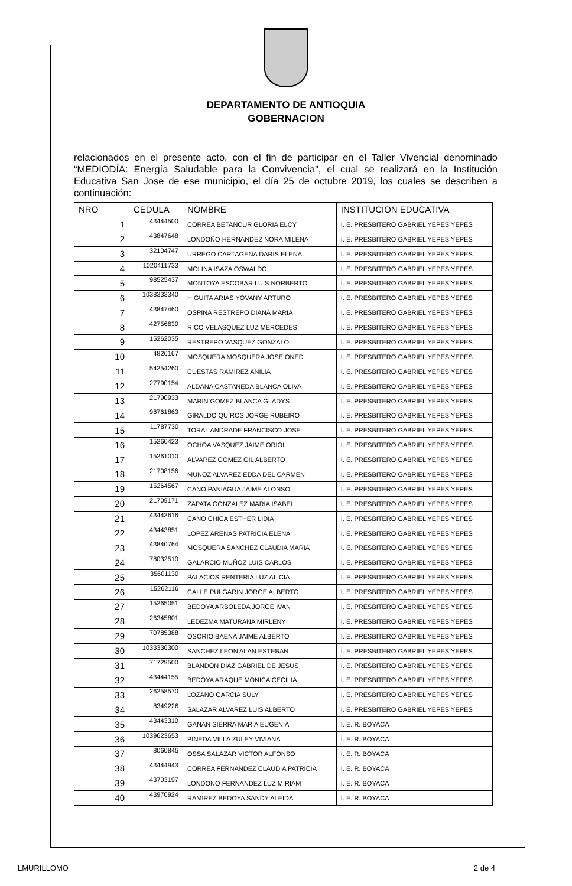DEPARTAMENTO DE ANTIOQUIA
GOBERNACION
relacionados en el presente acto, con el fin de participar en el Taller Vivencial denominado “MEDIODÍA: Energía Saludable para la Convivencia”, el cual se realizará en la Institución Educativa San Jose de ese municipio, el día 25 de octubre 2019, los cuales se describen a continuación:
| NRO | CEDULA | NOMBRE | INSTITUCION EDUCATIVA |
| --- | --- | --- | --- |
| 1 | 43444500 | CORREA BETANCUR GLORIA ELCY | I. E. PRESBITERO GABRIEL YEPES YEPES |
| 2 | 43847648 | LONDOÑO HERNANDEZ NORA MILENA | I. E. PRESBITERO GABRIEL YEPES YEPES |
| 3 | 32104747 | URREGO CARTAGENA DARIS ELENA | I. E. PRESBITERO GABRIEL YEPES YEPES |
| 4 | 1020411733 | MOLINA ISAZA OSWALDO | I. E. PRESBITERO GABRIEL YEPES YEPES |
| 5 | 98525437 | MONTOYA ESCOBAR LUIS NORBERTO | I. E. PRESBITERO GABRIEL YEPES YEPES |
| 6 | 1038333340 | HIGUITA ARIAS YOVANY ARTURO | I. E. PRESBITERO GABRIEL YEPES YEPES |
| 7 | 43847460 | OSPINA RESTREPO DIANA MARIA | I. E. PRESBITERO GABRIEL YEPES YEPES |
| 8 | 42756630 | RICO VELASQUEZ LUZ MERCEDES | I. E. PRESBITERO GABRIEL YEPES YEPES |
| 9 | 15262035 | RESTREPO VASQUEZ GONZALO | I. E. PRESBITERO GABRIEL YEPES YEPES |
| 10 | 4826167 | MOSQUERA MOSQUERA JOSE ONED | I. E. PRESBITERO GABRIEL YEPES YEPES |
| 11 | 54254260 | CUESTAS RAMIREZ ANILIA | I. E. PRESBITERO GABRIEL YEPES YEPES |
| 12 | 27790154 | ALDANA CASTANEDA BLANCA OLIVA | I. E. PRESBITERO GABRIEL YEPES YEPES |
| 13 | 21790933 | MARIN GOMEZ BLANCA GLADYS | I. E. PRESBITERO GABRIEL YEPES YEPES |
| 14 | 98761863 | GIRALDO QUIROS JORGE RUBEIRO | I. E. PRESBITERO GABRIEL YEPES YEPES |
| 15 | 11787730 | TORAL ANDRADE FRANCISCO JOSE | I. E. PRESBITERO GABRIEL YEPES YEPES |
| 16 | 15260423 | OCHOA VASQUEZ JAIME ORIOL | I. E. PRESBITERO GABRIEL YEPES YEPES |
| 17 | 15261010 | ALVAREZ GOMEZ GIL ALBERTO | I. E. PRESBITERO GABRIEL YEPES YEPES |
| 18 | 21708156 | MUNOZ ALVAREZ EDDA DEL CARMEN | I. E. PRESBITERO GABRIEL YEPES YEPES |
| 19 | 15264567 | CANO PANIAGUA JAIME ALONSO | I. E. PRESBITERO GABRIEL YEPES YEPES |
| 20 | 21709171 | ZAPATA GONZALEZ MARIA ISABEL | I. E. PRESBITERO GABRIEL YEPES YEPES |
| 21 | 43443616 | CANO CHICA ESTHER LIDIA | I. E. PRESBITERO GABRIEL YEPES YEPES |
| 22 | 43443851 | LOPEZ ARENAS PATRICIA ELENA | I. E. PRESBITERO GABRIEL YEPES YEPES |
| 23 | 43840764 | MOSQUERA SANCHEZ CLAUDIA MARIA | I. E. PRESBITERO GABRIEL YEPES YEPES |
| 24 | 78032510 | GALARCIO MUÑOZ LUIS CARLOS | I. E. PRESBITERO GABRIEL YEPES YEPES |
| 25 | 35601130 | PALACIOS RENTERIA LUZ ALICIA | I. E. PRESBITERO GABRIEL YEPES YEPES |
| 26 | 15262116 | CALLE PULGARIN JORGE ALBERTO | I. E. PRESBITERO GABRIEL YEPES YEPES |
| 27 | 15265051 | BEDOYA ARBOLEDA JORGE IVAN | I. E. PRESBITERO GABRIEL YEPES YEPES |
| 28 | 26345801 | LEDEZMA MATURANA MIRLENY | I. E. PRESBITERO GABRIEL YEPES YEPES |
| 29 | 70785388 | OSORIO BAENA JAIME ALBERTO | I. E. PRESBITERO GABRIEL YEPES YEPES |
| 30 | 1033336300 | SANCHEZ LEON ALAN ESTEBAN | I. E. PRESBITERO GABRIEL YEPES YEPES |
| 31 | 71729500 | BLANDON DIAZ GABRIEL DE JESUS | I. E. PRESBITERO GABRIEL YEPES YEPES |
| 32 | 43444155 | BEDOYA ARAQUE MONICA CECILIA | I. E. PRESBITERO GABRIEL YEPES YEPES |
| 33 | 26258570 | LOZANO GARCIA SULY | I. E. PRESBITERO GABRIEL YEPES YEPES |
| 34 | 8349226 | SALAZAR ALVAREZ LUIS ALBERTO | I. E. PRESBITERO GABRIEL YEPES YEPES |
| 35 | 43443310 | GANAN SIERRA MARIA EUGENIA | I. E. R. BOYACA |
| 36 | 1039623653 | PINEDA VILLA ZULEY VIVIANA | I. E. R. BOYACA |
| 37 | 8060845 | OSSA SALAZAR VICTOR ALFONSO | I. E. R. BOYACA |
| 38 | 43444943 | CORREA FERNANDEZ CLAUDIA PATRICIA | I. E. R. BOYACA |
| 39 | 43703197 | LONDONO FERNANDEZ LUZ MIRIAM | I. E. R. BOYACA |
| 40 | 43970924 | RAMIREZ BEDOYA SANDY ALEIDA | I. E. R. BOYACA |
LMURILLOMO 2 de 4